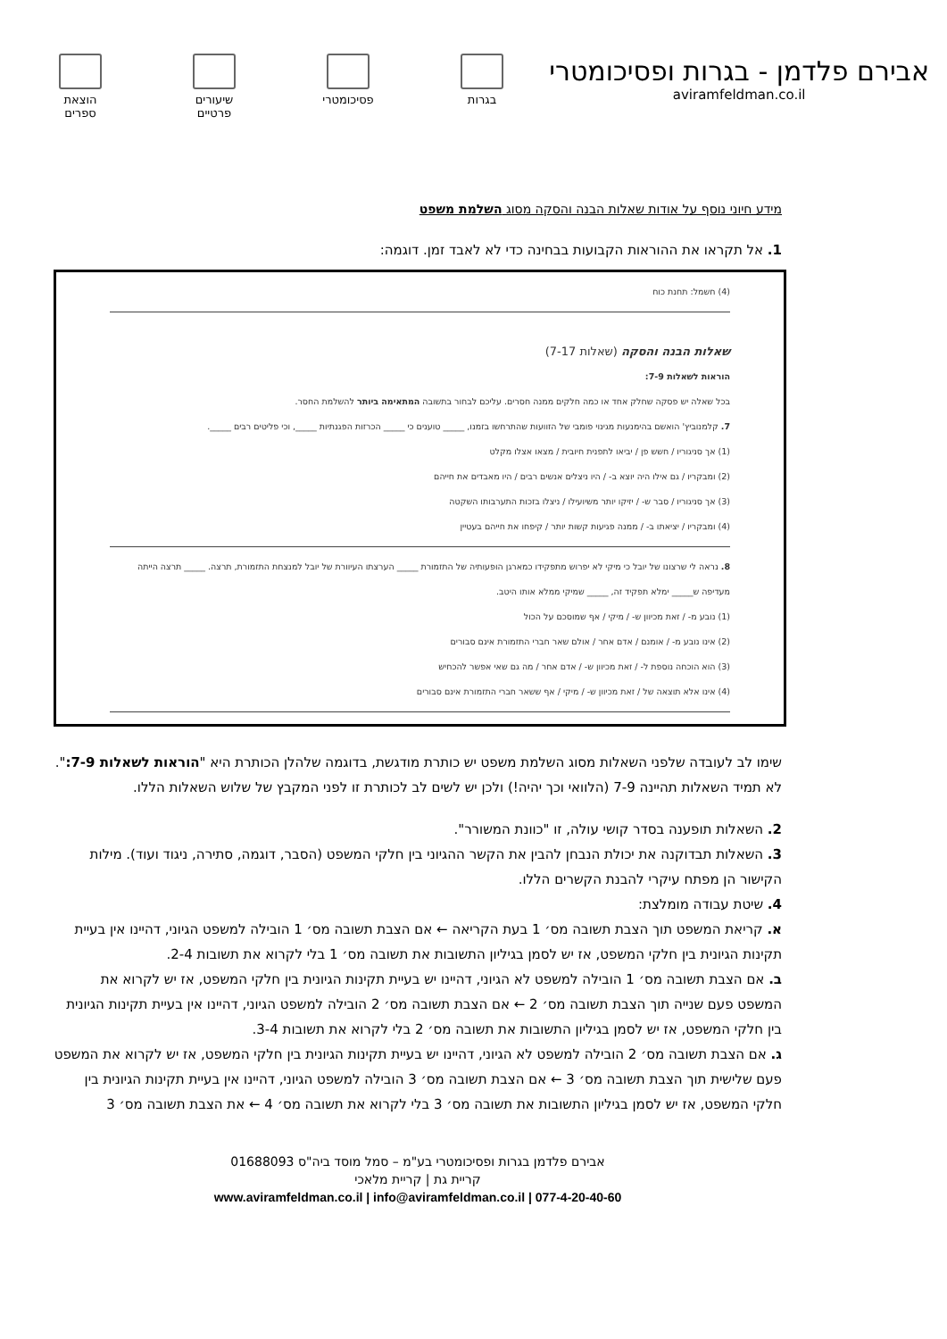אבירם פלדמן - בגרות ופסיכומטרי
aviramfeldman.co.il
הוצאת ספרים
שיעורים פרטיים
פסיכומטרי
בגרות
מידע חיוני נוסף על אודות שאלות הבנה והסקה מסוג השלמת משפט
1. אל תקראו את ההוראות הקבועות בבחינה כדי לא לאבד זמן. דוגמה:
(4) חשמל: תחנת כוח
שאלות הבנה והסקה (שאלות 7-17)
הוראות לשאלות 7-9:
בכל שאלה יש פסקה שחלק אחד או כמה חלקים ממנה חסרים. עליכם לבחור בתשובה המתאימה ביותר להשלמת החסר.
7. קלמנוביץ' הואשם בהימנעות מגינוי פומבי של הזוועות שהתרחשו בזמנו, _____ טוענים כי _____ הכרזות הפגנתיות _____, וכי פליטים רבים _____.
(1) אך סניגוריו / חשש פן / יביאו לתפנית חיובית / מצאו אצלו מקלט
(2) ומבקריו / גם אילו היה יוצא ב- / היו ניצלים אנשים רבים / היו מאבדים את חייהם
(3) אך סניגוריו / סבר ש- / יזיקו יותר משיועילו / ניצלו בזכות התערבותו השקטה
(4) ומבקריו / יציאתו ב- / ממנה פגיעות קשות יותר / קיפחו את חייהם בעטיין
8. נראה לי שרצונו של יובל כי מיקי לא יפרוש מתפקידו כמארגן הופעותיה של התזמורת _____ הערצתו העיוורת של יובל למנצחת התזמורת, תרצה. _____ תרצה הייתה מעדיפה ש_____ ימלא תפקיד זה, _____ שמיקי ממלא אותו היטב.
(1) נובע מ- / זאת מכיוון ש- / מיקי / אף שמוסכם על הכול
(2) אינו נובע מ- / אומנם / אדם אחר / אולם שאר חברי התזמורת אינם סבורים
(3) הוא הוכחה נוספת ל- / זאת מכיוון ש- / אדם אחר / מה גם שאי אפשר להכחיש
(4) אינו אלא תוצאה של / זאת מכיוון ש- / מיקי / אף ששאר חברי התזמורת אינם סבורים
שימו לב לעובדה שלפני השאלות מסוג השלמת משפט יש כותרת מודגשת, בדוגמה שלהלן הכותרת היא "הוראות לשאלות 7-9:". לא תמיד השאלות תהיינה 7-9 (הלוואי וכך יהיה!) ולכן יש לשים לב לכותרת זו לפני המקבץ של שלוש השאלות הללו.
2. השאלות תופענה בסדר קושי עולה, זו "כוונת המשורר".
3. השאלות תבדוקנה את יכולת הנבחן להבין את הקשר ההגיוני בין חלקי המשפט (הסבר, דוגמה, סתירה, ניגוד ועוד). מילות הקישור הן מפתח עיקרי להבנת הקשרים הללו.
4. שיטת עבודה מומלצת:
א. קריאת המשפט תוך הצבת תשובה מס׳ 1 בעת הקריאה ← אם הצבת תשובה מס׳ 1 הובילה למשפט הגיוני, דהיינו אין בעיית תקינות הגיונית בין חלקי המשפט, אז יש לסמן בגיליון התשובות את תשובה מס׳ 1 בלי לקרוא את תשובות 2-4.
ב. אם הצבת תשובה מס׳ 1 הובילה למשפט לא הגיוני, דהיינו יש בעיית תקינות הגיונית בין חלקי המשפט, אז יש לקרוא את המשפט פעם שנייה תוך הצבת תשובה מס׳ 2 ← אם הצבת תשובה מס׳ 2 הובילה למשפט הגיוני, דהיינו אין בעיית תקינות הגיונית בין חלקי המשפט, אז יש לסמן בגיליון התשובות את תשובה מס׳ 2 בלי לקרוא את תשובות 3-4.
ג. אם הצבת תשובה מס׳ 2 הובילה למשפט לא הגיוני, דהיינו יש בעיית תקינות הגיונית בין חלקי המשפט, אז יש לקרוא את המשפט פעם שלישית תוך הצבת תשובה מס׳ 3 ← אם הצבת תשובה מס׳ 3 הובילה למשפט הגיוני, דהיינו אין בעיית תקינות הגיונית בין חלקי המשפט, אז יש לסמן בגיליון התשובות את תשובה מס׳ 3 בלי לקרוא את תשובה מס׳ 4 ← את הצבת תשובה מס׳ 3
אבירם פלדמן בגרות ופסיכומטרי בע"מ – סמל מוסד ביה"ס 01688093
קריית גת | קריית מלאכי
www.aviramfeldman.co.il | info@aviramfeldman.co.il | 077-4-20-40-60